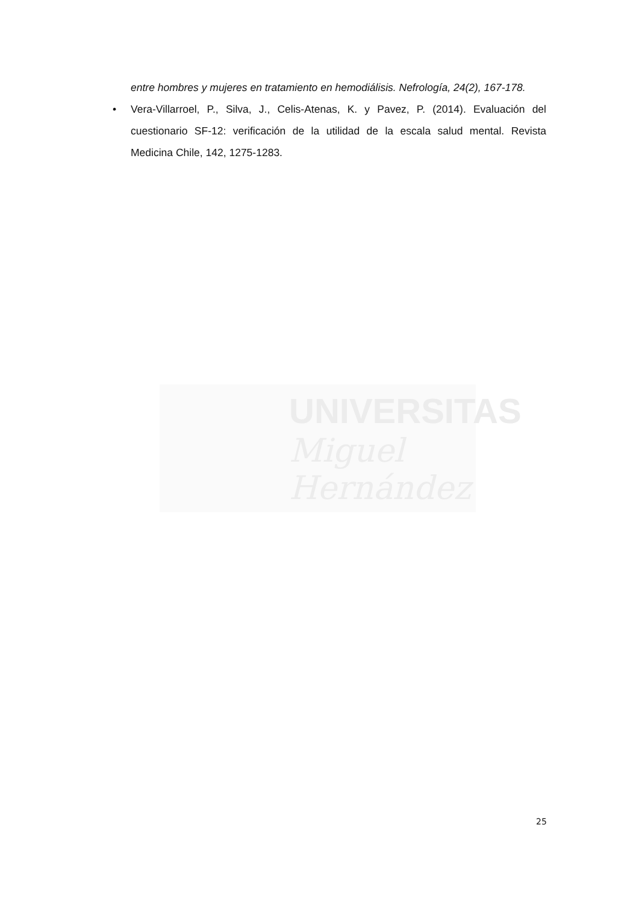UNIVERSITAS
Miguel
Hernández
entre hombres y mujeres en tratamiento en hemodiálisis. Nefrología, 24(2), 167-178.
• Vera-Villarroel, P., Silva, J., Celis-Atenas, K. y Pavez, P. (2014). Evaluación del cuestionario SF-12: verificación de la utilidad de la escala salud mental. Revista Medicina Chile, 142, 1275-1283.
25